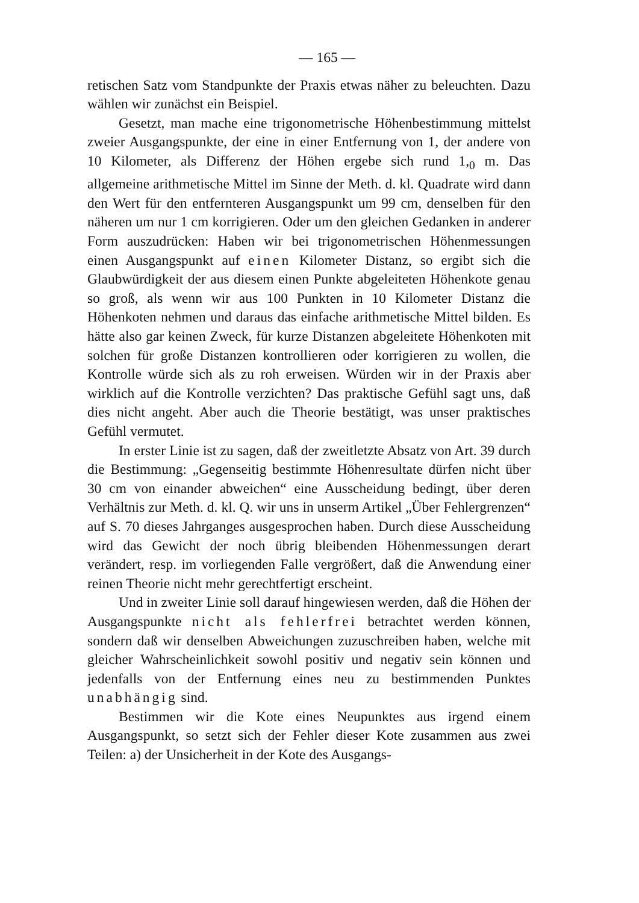— 165 —
retischen Satz vom Standpunkte der Praxis etwas näher zu beleuchten. Dazu wählen wir zunächst ein Beispiel.
Gesetzt, man mache eine trigonometrische Höhenbestimmung mittelst zweier Ausgangspunkte, der eine in einer Entfernung von 1, der andere von 10 Kilometer, als Differenz der Höhen ergebe sich rund 1,<sub>0</sub> m. Das allgemeine arithmetische Mittel im Sinne der Meth. d. kl. Quadrate wird dann den Wert für den entfernteren Ausgangspunkt um 99 cm, denselben für den näheren um nur 1 cm korrigieren. Oder um den gleichen Gedanken in anderer Form auszudrücken: Haben wir bei trigonometrischen Höhenmessungen einen Ausgangspunkt auf einen Kilometer Distanz, so ergibt sich die Glaubwürdigkeit der aus diesem einen Punkte abgeleiteten Höhenkote genau so groß, als wenn wir aus 100 Punkten in 10 Kilometer Distanz die Höhenkoten nehmen und daraus das einfache arithmetische Mittel bilden. Es hätte also gar keinen Zweck, für kurze Distanzen abgeleitete Höhenkoten mit solchen für große Distanzen kontrollieren oder korrigieren zu wollen, die Kontrolle würde sich als zu roh erweisen. Würden wir in der Praxis aber wirklich auf die Kontrolle verzichten? Das praktische Gefühl sagt uns, daß dies nicht angeht. Aber auch die Theorie bestätigt, was unser praktisches Gefühl vermutet.
In erster Linie ist zu sagen, daß der zweitletzte Absatz von Art. 39 durch die Bestimmung: „Gegenseitig bestimmte Höhenresultate dürfen nicht über 30 cm von einander abweichen“ eine Ausscheidung bedingt, über deren Verhältnis zur Meth. d. kl. Q. wir uns in unserm Artikel „Über Fehlergrenzen“ auf S. 70 dieses Jahrganges ausgesprochen haben. Durch diese Ausscheidung wird das Gewicht der noch übrig bleibenden Höhenmessungen derart verändert, resp. im vorliegenden Falle vergrößert, daß die Anwendung einer reinen Theorie nicht mehr gerechtfertigt erscheint.
Und in zweiter Linie soll darauf hingewiesen werden, daß die Höhen der Ausgangspunkte nicht als fehlerfrei betrachtet werden können, sondern daß wir denselben Abweichungen zuzuschreiben haben, welche mit gleicher Wahrscheinlichkeit sowohl positiv und negativ sein können und jedenfalls von der Entfernung eines neu zu bestimmenden Punktes unabhängig sind.
Bestimmen wir die Kote eines Neupunktes aus irgend einem Ausgangspunkt, so setzt sich der Fehler dieser Kote zusammen aus zwei Teilen: a) der Unsicherheit in der Kote des Ausgangs-